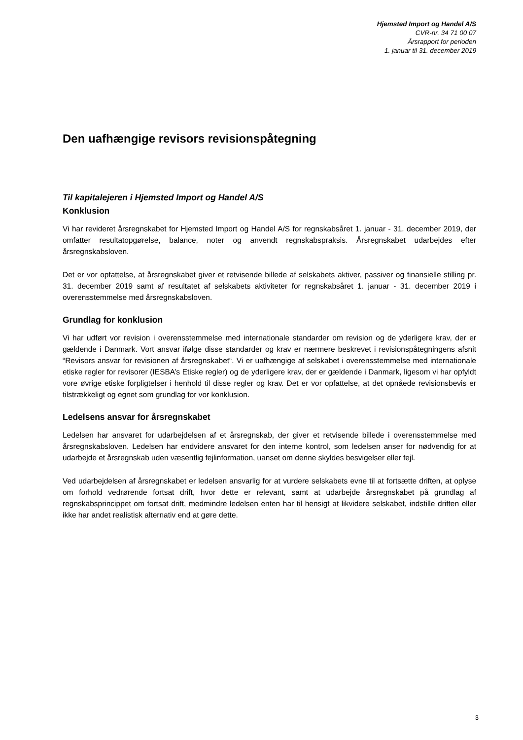Hjemsted Import og Handel A/S
CVR-nr. 34 71 00 07
Årsrapport for perioden
1. januar til 31. december 2019
Den uafhængige revisors revisionspåtegning
Til kapitalejeren i Hjemsted Import og Handel A/S
Konklusion
Vi har revideret årsregnskabet for Hjemsted Import og Handel A/S for regnskabsåret 1. januar - 31. december 2019, der omfatter resultatopgørelse, balance, noter og anvendt regnskabspraksis. Årsregnskabet udarbejdes efter årsregnskabsloven.
Det er vor opfattelse, at årsregnskabet giver et retvisende billede af selskabets aktiver, passiver og finansielle stilling pr. 31. december 2019 samt af resultatet af selskabets aktiviteter for regnskabsåret 1. januar - 31. december 2019 i overensstemmelse med årsregnskabsloven.
Grundlag for konklusion
Vi har udført vor revision i overensstemmelse med internationale standarder om revision og de yderligere krav, der er gældende i Danmark. Vort ansvar ifølge disse standarder og krav er nærmere beskrevet i revisionspåtegningens afsnit “Revisors ansvar for revisionen af årsregnskabet“. Vi er uafhængige af selskabet i overensstemmelse med internationale etiske regler for revisorer (IESBA’s Etiske regler) og de yderligere krav, der er gældende i Danmark, ligesom vi har opfyldt vore øvrige etiske forpligtelser i henhold til disse regler og krav. Det er vor opfattelse, at det opnåede revisionsbevis er tilstrækkeligt og egnet som grundlag for vor konklusion.
Ledelsens ansvar for årsregnskabet
Ledelsen har ansvaret for udarbejdelsen af et årsregnskab, der giver et retvisende billede i overensstemmelse med årsregnskabsloven. Ledelsen har endvidere ansvaret for den interne kontrol, som ledelsen anser for nødvendig for at udarbejde et årsregnskab uden væsentlig fejlinformation, uanset om denne skyldes besvigelser eller fejl.
Ved udarbejdelsen af årsregnskabet er ledelsen ansvarlig for at vurdere selskabets evne til at fortsætte driften, at oplyse om forhold vedrørende fortsat drift, hvor dette er relevant, samt at udarbejde årsregnskabet på grundlag af regnskabsprincippet om fortsat drift, medmindre ledelsen enten har til hensigt at likvidere selskabet, indstille driften eller ikke har andet realistisk alternativ end at gøre dette.
3